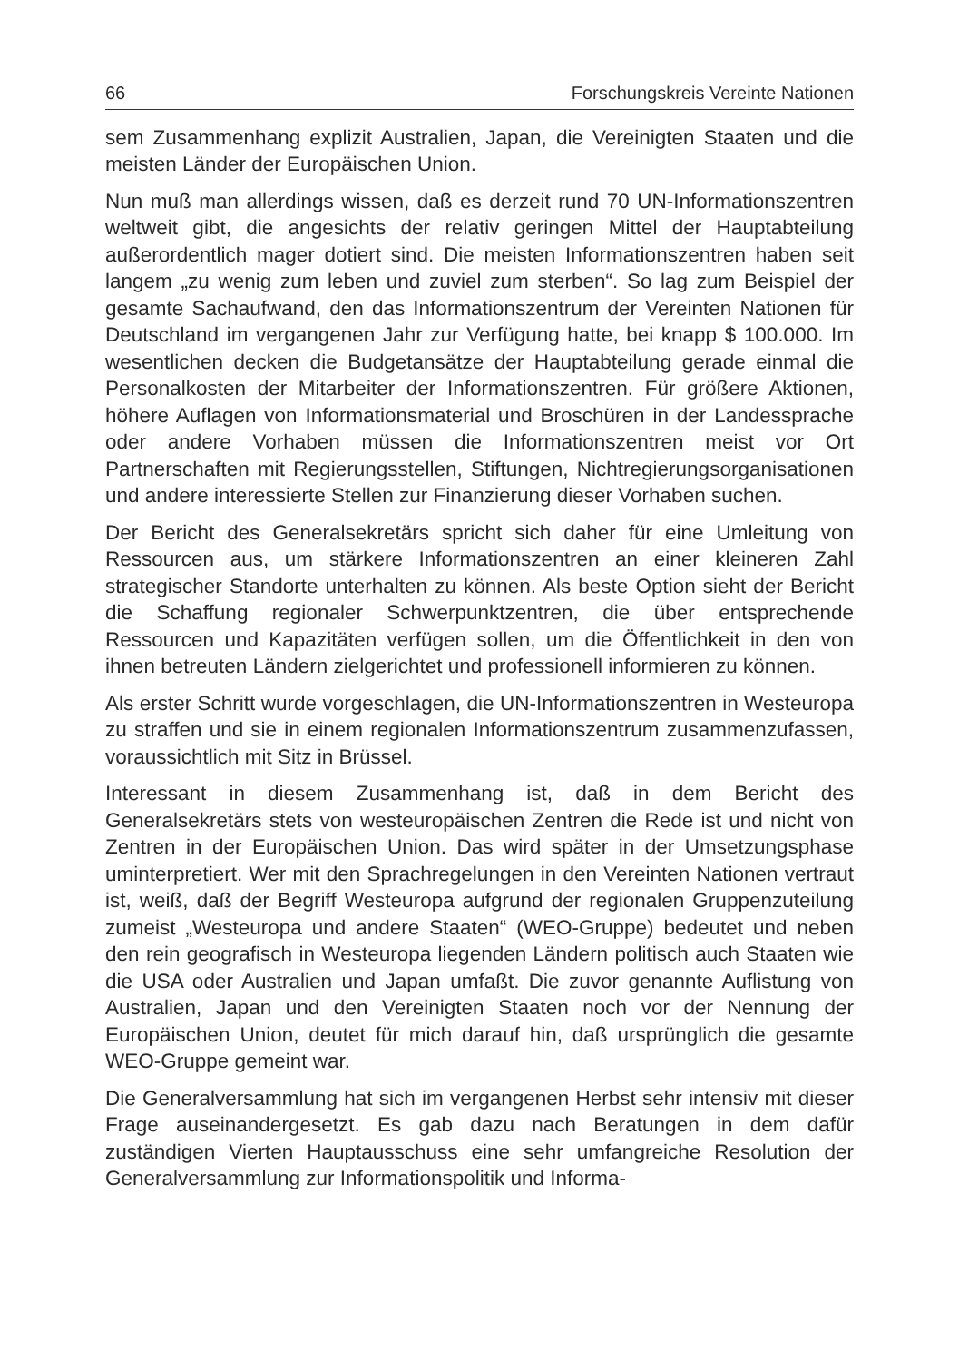66 Forschungskreis Vereinte Nationen
sem Zusammenhang explizit Australien, Japan, die Vereinigten Staaten und die meisten Länder der Europäischen Union.
Nun muß man allerdings wissen, daß es derzeit rund 70 UN-Informationszentren weltweit gibt, die angesichts der relativ geringen Mittel der Hauptabteilung außerordentlich mager dotiert sind. Die meisten Informationszentren haben seit langem „zu wenig zum leben und zuviel zum sterben“. So lag zum Beispiel der gesamte Sachaufwand, den das Informationszentrum der Vereinten Nationen für Deutschland im vergangenen Jahr zur Verfügung hatte, bei knapp $ 100.000. Im wesentlichen decken die Budgetansätze der Hauptabteilung gerade einmal die Personalkosten der Mitarbeiter der Informationszentren. Für größere Aktionen, höhere Auflagen von Informationsmaterial und Broschüren in der Landessprache oder andere Vorhaben müssen die Informationszentren meist vor Ort Partnerschaften mit Regierungsstellen, Stiftungen, Nichtregierungsorganisationen und andere interessierte Stellen zur Finanzierung dieser Vorhaben suchen.
Der Bericht des Generalsekretärs spricht sich daher für eine Umleitung von Ressourcen aus, um stärkere Informationszentren an einer kleineren Zahl strategischer Standorte unterhalten zu können. Als beste Option sieht der Bericht die Schaffung regionaler Schwerpunktzentren, die über entsprechende Ressourcen und Kapazitäten verfügen sollen, um die Öffentlichkeit in den von ihnen betreuten Ländern zielgerichtet und professionell informieren zu können.
Als erster Schritt wurde vorgeschlagen, die UN-Informationszentren in Westeuropa zu straffen und sie in einem regionalen Informationszentrum zusammenzufassen, voraussichtlich mit Sitz in Brüssel.
Interessant in diesem Zusammenhang ist, daß in dem Bericht des Generalsekretärs stets von westeuropäischen Zentren die Rede ist und nicht von Zentren in der Europäischen Union. Das wird später in der Umsetzungsphase uminterpretiert. Wer mit den Sprachregelungen in den Vereinten Nationen vertraut ist, weiß, daß der Begriff Westeuropa aufgrund der regionalen Gruppenzuteilung zumeist „Westeuropa und andere Staaten“ (WEO-Gruppe) bedeutet und neben den rein geografisch in Westeuropa liegenden Ländern politisch auch Staaten wie die USA oder Australien und Japan umfaßt. Die zuvor genannte Auflistung von Australien, Japan und den Vereinigten Staaten noch vor der Nennung der Europäischen Union, deutet für mich darauf hin, daß ursprünglich die gesamte WEO-Gruppe gemeint war.
Die Generalversammlung hat sich im vergangenen Herbst sehr intensiv mit dieser Frage auseinandergesetzt. Es gab dazu nach Beratungen in dem dafür zuständigen Vierten Hauptausschuss eine sehr umfangreiche Resolution der Generalversammlung zur Informationspolitik und Informa-